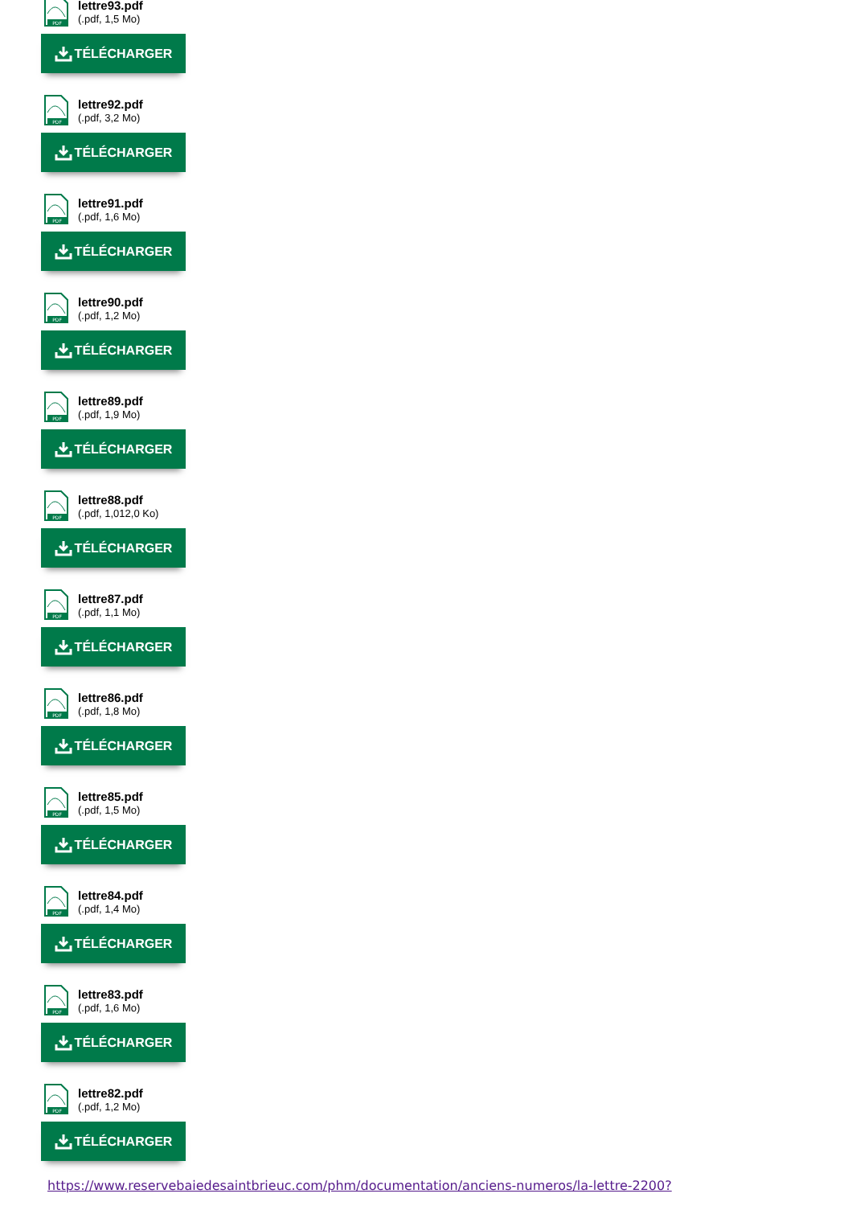PDF
lettre93.pdf
(.pdf, 1,5 Mo)
TÉLÉCHARGER
PDF
lettre92.pdf
(.pdf, 3,2 Mo)
TÉLÉCHARGER
PDF
lettre91.pdf
(.pdf, 1,6 Mo)
TÉLÉCHARGER
PDF
lettre90.pdf
(.pdf, 1,2 Mo)
TÉLÉCHARGER
PDF
lettre89.pdf
(.pdf, 1,9 Mo)
TÉLÉCHARGER
PDF
lettre88.pdf
(.pdf, 1,012,0 Ko)
TÉLÉCHARGER
PDF
lettre87.pdf
(.pdf, 1,1 Mo)
TÉLÉCHARGER
PDF
lettre86.pdf
(.pdf, 1,8 Mo)
TÉLÉCHARGER
PDF
lettre85.pdf
(.pdf, 1,5 Mo)
TÉLÉCHARGER
PDF
lettre84.pdf
(.pdf, 1,4 Mo)
TÉLÉCHARGER
PDF
lettre83.pdf
(.pdf, 1,6 Mo)
TÉLÉCHARGER
PDF
lettre82.pdf
(.pdf, 1,2 Mo)
TÉLÉCHARGER
https://www.reservebaiedesaintbrieuc.com/phm/documentation/anciens-numeros/la-lettre-2200?